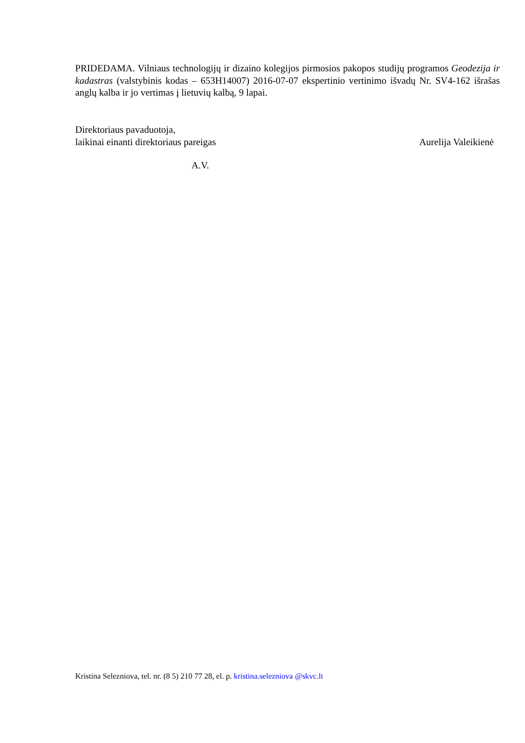PRIDEDAMA. Vilniaus technologijų ir dizaino kolegijos pirmosios pakopos studijų programos Geodezija ir kadastras (valstybinis kodas – 653H14007) 2016-07-07 ekspertinio vertinimo išvadų Nr. SV4-162 išrašas anglų kalba ir jo vertimas į lietuvių kalbą, 9 lapai.
Direktoriaus pavaduotoja,
laikinai einanti direktoriaus pareigas Aurelija Valeikienė
A.V.
Kristina Selezniova, tel. nr. (8 5) 210 77 28, el. p. kristina.selezniova @skvc.lt